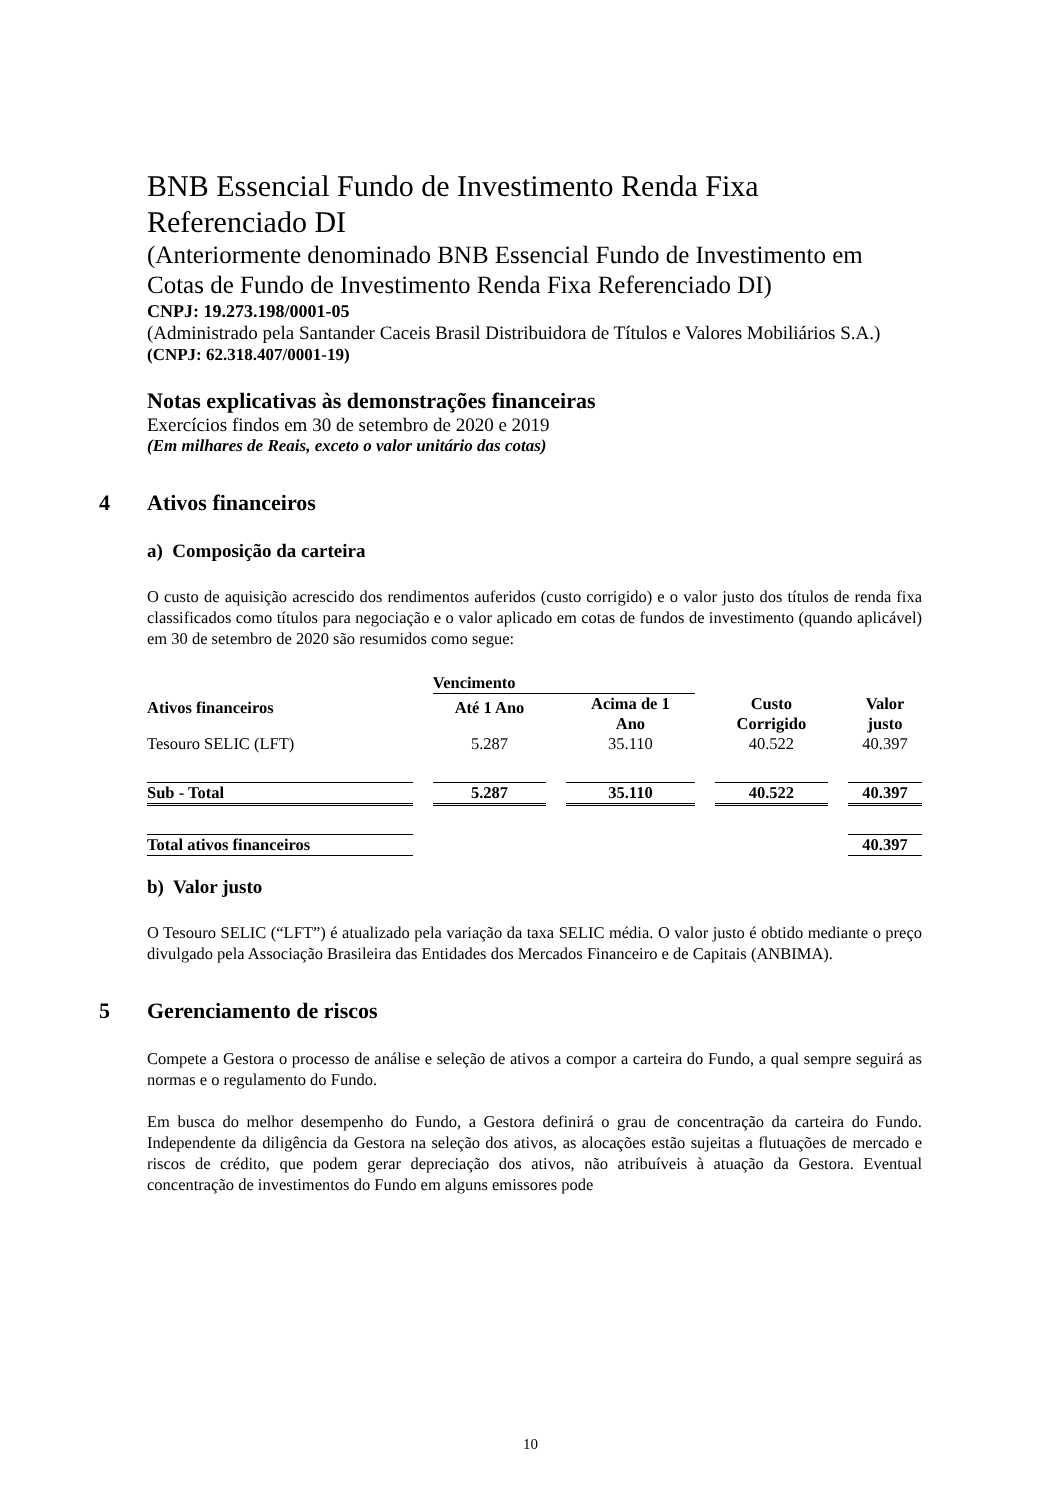BNB Essencial Fundo de Investimento Renda Fixa Referenciado DI
(Anteriormente denominado BNB Essencial Fundo de Investimento em Cotas de Fundo de Investimento Renda Fixa Referenciado DI)
CNPJ: 19.273.198/0001-05
(Administrado pela Santander Caceis Brasil Distribuidora de Títulos e Valores Mobiliários S.A.)
(CNPJ: 62.318.407/0001-19)
Notas explicativas às demonstrações financeiras
Exercícios findos em 30 de setembro de 2020 e 2019
(Em milhares de Reais, exceto o valor unitário das cotas)
4 Ativos financeiros
a) Composição da carteira
O custo de aquisição acrescido dos rendimentos auferidos (custo corrigido) e o valor justo dos títulos de renda fixa classificados como títulos para negociação e o valor aplicado em cotas de fundos de investimento (quando aplicável) em 30 de setembro de 2020 são resumidos como segue:
| | Vencimento | | | |
| --- | --- | --- | --- | --- |
| Ativos financeiros | Até 1 Ano | Acima de 1 Ano | Custo Corrigido | Valor justo |
| Tesouro SELIC (LFT) | 5.287 | 35.110 | 40.522 | 40.397 |
| Sub - Total | 5.287 | 35.110 | 40.522 | 40.397 |
| Total ativos financeiros | | | | 40.397 |
b) Valor justo
O Tesouro SELIC (“LFT”) é atualizado pela variação da taxa SELIC média. O valor justo é obtido mediante o preço divulgado pela Associação Brasileira das Entidades dos Mercados Financeiro e de Capitais (ANBIMA).
5 Gerenciamento de riscos
Compete a Gestora o processo de análise e seleção de ativos a compor a carteira do Fundo, a qual sempre seguirá as normas e o regulamento do Fundo.
Em busca do melhor desempenho do Fundo, a Gestora definirá o grau de concentração da carteira do Fundo. Independente da diligência da Gestora na seleção dos ativos, as alocações estão sujeitas a flutuações de mercado e riscos de crédito, que podem gerar depreciação dos ativos, não atribuíveis à atuação da Gestora. Eventual concentração de investimentos do Fundo em alguns emissores pode
10